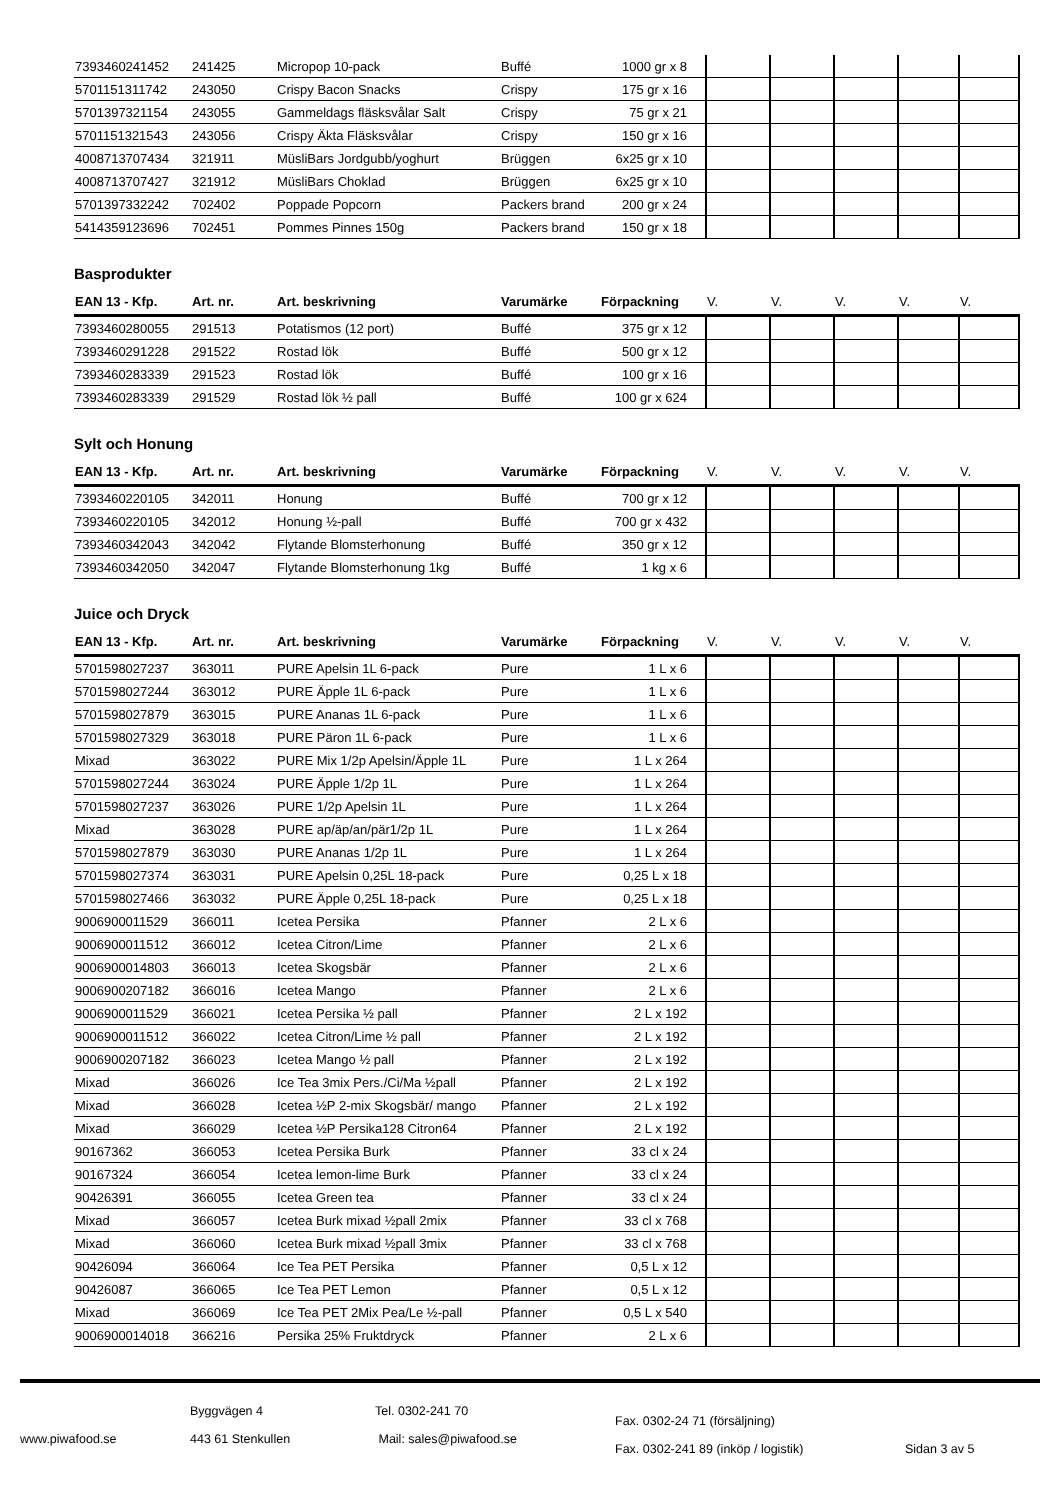| 7393460241452 | 241425 | Micropop 10-pack | Buffé | 1000 gr x 8 | | | | | |
| 5701151311742 | 243050 | Crispy Bacon Snacks | Crispy | 175 gr x 16 | | | | | |
| 5701397321154 | 243055 | Gammeldags fläsksvålar Salt | Crispy | 75 gr x 21 | | | | | |
| 5701151321543 | 243056 | Crispy Äkta Fläsksvålar | Crispy | 150 gr x 16 | | | | | |
| 4008713707434 | 321911 | MüsliBars Jordgubb/yoghurt | Brüggen | 6x25 gr x 10 | | | | | |
| 4008713707427 | 321912 | MüsliBars Choklad | Brüggen | 6x25 gr x 10 | | | | | |
| 5701397332242 | 702402 | Poppade Popcorn | Packers brand | 200 gr x 24 | | | | | |
| 5414359123696 | 702451 | Pommes Pinnes 150g | Packers brand | 150 gr x 18 | | | | | |
Basprodukter
| EAN 13 - Kfp. | Art. nr. | Art. beskrivning | Varumärke | Förpackning | V. | V. | V. | V. | V. |
| --- | --- | --- | --- | --- | --- | --- | --- | --- | --- |
| 7393460280055 | 291513 | Potatismos (12 port) | Buffé | 375 gr x 12 | | | | | |
| 7393460291228 | 291522 | Rostad lök | Buffé | 500 gr x 12 | | | | | |
| 7393460283339 | 291523 | Rostad lök | Buffé | 100 gr x 16 | | | | | |
| 7393460283339 | 291529 | Rostad lök ½ pall | Buffé | 100 gr x 624 | | | | | |
Sylt och Honung
| EAN 13 - Kfp. | Art. nr. | Art. beskrivning | Varumärke | Förpackning | V. | V. | V. | V. | V. |
| --- | --- | --- | --- | --- | --- | --- | --- | --- | --- |
| 7393460220105 | 342011 | Honung | Buffé | 700 gr x 12 | | | | | |
| 7393460220105 | 342012 | Honung ½-pall | Buffé | 700 gr x 432 | | | | | |
| 7393460342043 | 342042 | Flytande Blomsterhonung | Buffé | 350 gr x 12 | | | | | |
| 7393460342050 | 342047 | Flytande Blomsterhonung 1kg | Buffé | 1 kg x 6 | | | | | |
Juice och Dryck
| EAN 13 - Kfp. | Art. nr. | Art. beskrivning | Varumärke | Förpackning | V. | V. | V. | V. | V. |
| --- | --- | --- | --- | --- | --- | --- | --- | --- | --- |
| 5701598027237 | 363011 | PURE Apelsin 1L 6-pack | Pure | 1 L x 6 | | | | | |
| 5701598027244 | 363012 | PURE Äpple 1L 6-pack | Pure | 1 L x 6 | | | | | |
| 5701598027879 | 363015 | PURE Ananas 1L 6-pack | Pure | 1 L x 6 | | | | | |
| 5701598027329 | 363018 | PURE Päron 1L 6-pack | Pure | 1 L x 6 | | | | | |
| Mixad | 363022 | PURE Mix 1/2p Apelsin/Äpple 1L | Pure | 1 L x 264 | | | | | |
| 5701598027244 | 363024 | PURE Äpple 1/2p 1L | Pure | 1 L x 264 | | | | | |
| 5701598027237 | 363026 | PURE 1/2p Apelsin 1L | Pure | 1 L x 264 | | | | | |
| Mixad | 363028 | PURE ap/äp/an/pär1/2p 1L | Pure | 1 L x 264 | | | | | |
| 5701598027879 | 363030 | PURE Ananas 1/2p 1L | Pure | 1 L x 264 | | | | | |
| 5701598027374 | 363031 | PURE Apelsin 0,25L 18-pack | Pure | 0,25 L x 18 | | | | | |
| 5701598027466 | 363032 | PURE Äpple 0,25L 18-pack | Pure | 0,25 L x 18 | | | | | |
| 9006900011529 | 366011 | Icetea Persika | Pfanner | 2 L x 6 | | | | | |
| 9006900011512 | 366012 | Icetea Citron/Lime | Pfanner | 2 L x 6 | | | | | |
| 9006900014803 | 366013 | Icetea Skogsbär | Pfanner | 2 L x 6 | | | | | |
| 9006900207182 | 366016 | Icetea Mango | Pfanner | 2 L x 6 | | | | | |
| 9006900011529 | 366021 | Icetea Persika ½ pall | Pfanner | 2 L x 192 | | | | | |
| 9006900011512 | 366022 | Icetea Citron/Lime ½ pall | Pfanner | 2 L x 192 | | | | | |
| 9006900207182 | 366023 | Icetea Mango ½ pall | Pfanner | 2 L x 192 | | | | | |
| Mixad | 366026 | Ice Tea 3mix Pers./Ci/Ma ½pall | Pfanner | 2 L x 192 | | | | | |
| Mixad | 366028 | Icetea ½P 2-mix Skogsbär/ mango | Pfanner | 2 L x 192 | | | | | |
| Mixad | 366029 | Icetea ½P Persika128 Citron64 | Pfanner | 2 L x 192 | | | | | |
| 90167362 | 366053 | Icetea Persika Burk | Pfanner | 33 cl x 24 | | | | | |
| 90167324 | 366054 | Icetea lemon-lime Burk | Pfanner | 33 cl x 24 | | | | | |
| 90426391 | 366055 | Icetea Green tea | Pfanner | 33 cl x 24 | | | | | |
| Mixad | 366057 | Icetea Burk mixad ½pall 2mix | Pfanner | 33 cl x 768 | | | | | |
| Mixad | 366060 | Icetea Burk mixad ½pall 3mix | Pfanner | 33 cl x 768 | | | | | |
| 90426094 | 366064 | Ice Tea PET Persika | Pfanner | 0,5 L x 12 | | | | | |
| 90426087 | 366065 | Ice Tea PET Lemon | Pfanner | 0,5 L x 12 | | | | | |
| Mixad | 366069 | Ice Tea PET 2Mix Pea/Le ½-pall | Pfanner | 0,5 L x 540 | | | | | |
| 9006900014018 | 366216 | Persika 25% Fruktdryck | Pfanner | 2 L x 6 | | | | | |
www.piwafood.se
Byggvägen 4
443 61 Stenkullen
Tel. 0302-241 70
Mail: sales@piwafood.se
Fax. 0302-24 71 (försäljning)
Fax. 0302-241 89 (inköp / logistik)
Sidan 3 av 5